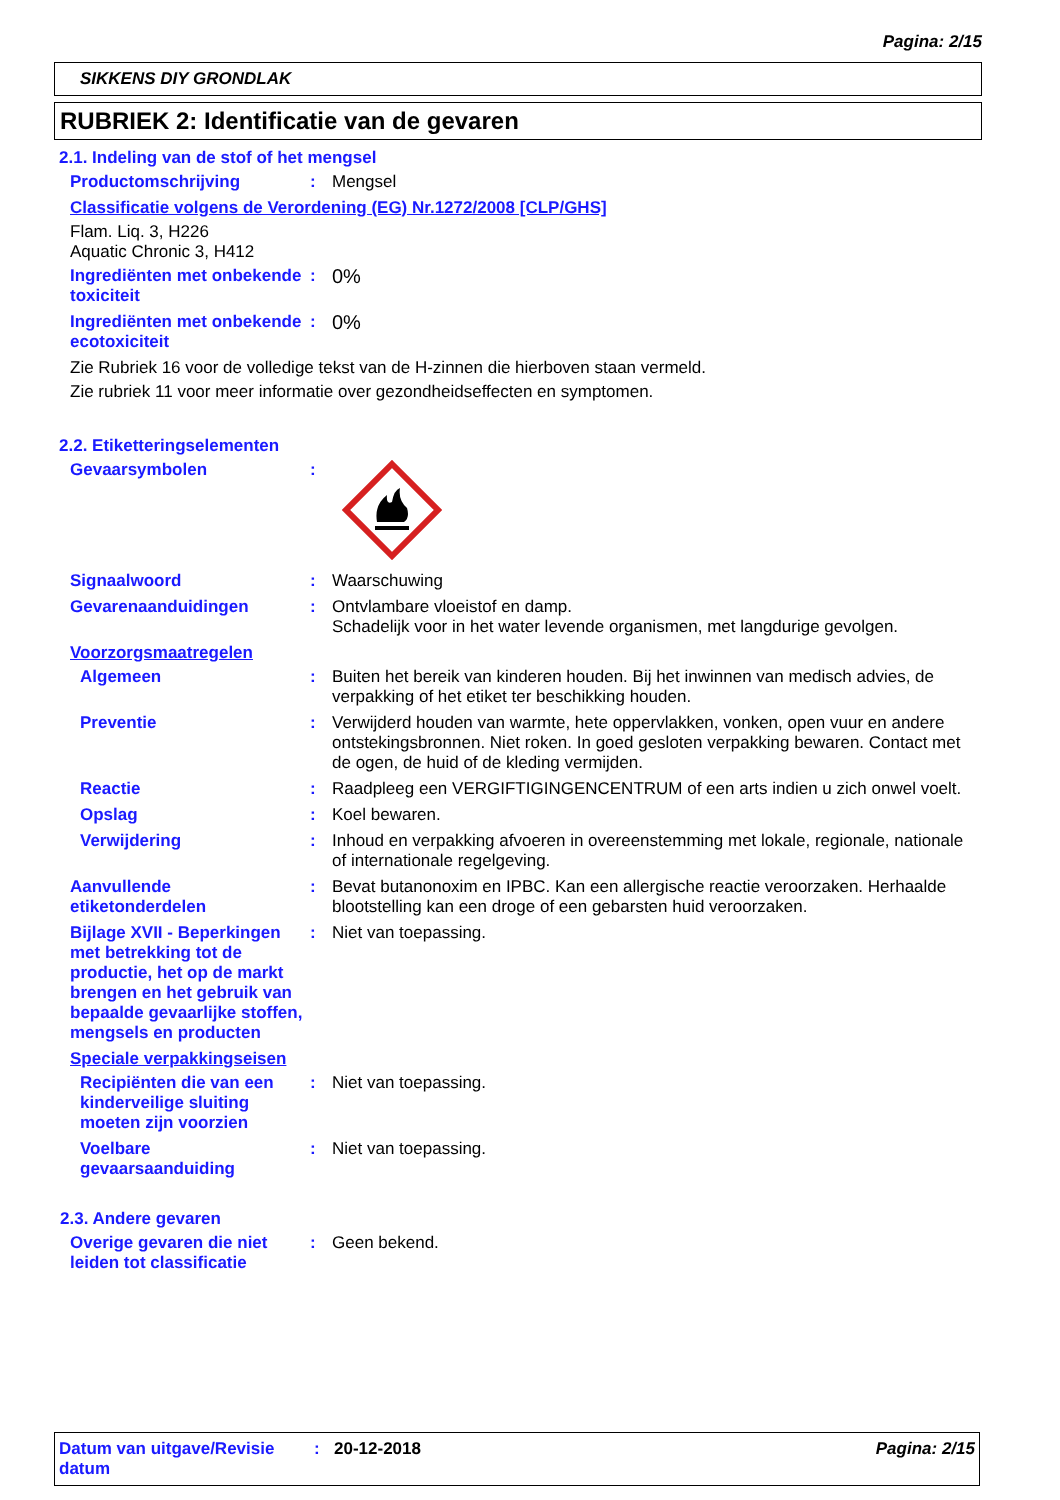Pagina: 2/15
SIKKENS DIY GRONDLAK
RUBRIEK 2: Identificatie van de gevaren
2.1. Indeling van de stof of het mengsel
Productomschrijving : Mengsel
Classificatie volgens de Verordening (EG) Nr.1272/2008 [CLP/GHS]
Flam. Liq. 3, H226
Aquatic Chronic 3, H412
Ingrediënten met onbekende toxiciteit
:
0%
Ingrediënten met onbekende ecotoxiciteit
:
0%
Zie Rubriek 16 voor de volledige tekst van de H-zinnen die hierboven staan vermeld.
Zie rubriek 11 voor meer informatie over gezondheidseffecten en symptomen.
2.2. Etiketteringselementen
Gevaarsymbolen :
Signaalwoord : Waarschuwing
Gevarenaanduidingen : Ontvlambare vloeistof en damp.
Schadelijk voor in het water levende organismen, met langdurige gevolgen.
Voorzorgsmaatregelen
Algemeen : Buiten het bereik van kinderen houden. Bij het inwinnen van medisch advies, de verpakking of het etiket ter beschikking houden.
Preventie : Verwijderd houden van warmte, hete oppervlakken, vonken, open vuur en andere ontstekingsbronnen. Niet roken. In goed gesloten verpakking bewaren. Contact met de ogen, de huid of de kleding vermijden.
Reactie : Raadpleeg een VERGIFTIGINGENCENTRUM of een arts indien u zich onwel voelt.
Opslag : Koel bewaren.
Verwijdering : Inhoud en verpakking afvoeren in overeenstemming met lokale, regionale, nationale of internationale regelgeving.
Aanvullende etiketonderdelen
: Bevat butanonoxim en IPBC. Kan een allergische reactie veroorzaken. Herhaalde blootstelling kan een droge of een gebarsten huid veroorzaken.
Bijlage XVII - Beperkingen met betrekking tot de productie, het op de markt brengen en het gebruik van bepaalde gevaarlijke stoffen, mengsels en producten
: Niet van toepassing.
Speciale verpakkingseisen
Recipiënten die van een kinderveilige sluiting moeten zijn voorzien
: Niet van toepassing.
Voelbare gevaarsaanduiding
: Niet van toepassing.
2.3. Andere gevaren
Overige gevaren die niet leiden tot classificatie
: Geen bekend.
Datum van uitgave/Revisie datum
: 20-12-2018 Pagina: 2/15